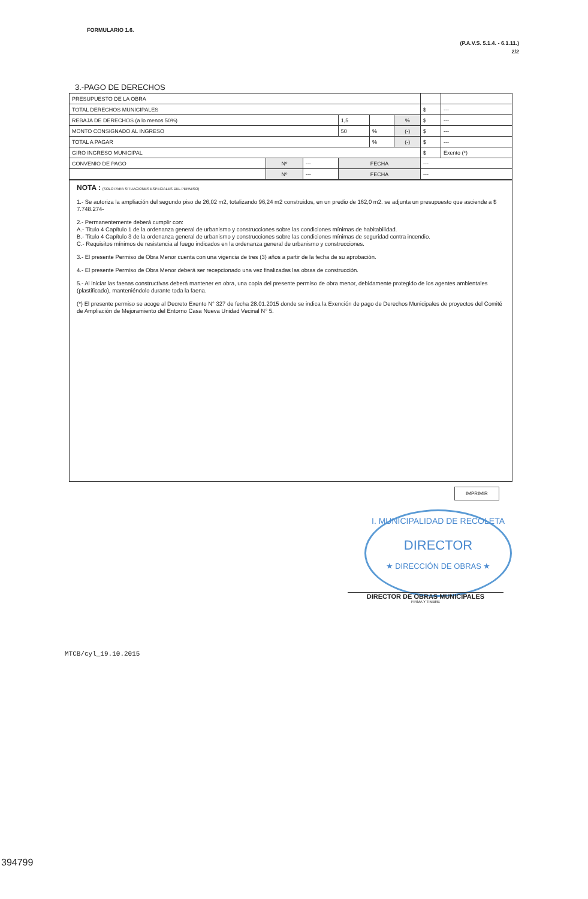FORMULARIO 1.6.
(P.A.V.S. 5.1.4. - 6.1.11.)
2/2
3.-PAGO DE DERECHOS
| PRESUPUESTO DE LA OBRA | | | | | | | |
| TOTAL DERECHOS MUNICIPALES | | | | | | $ | --- |
| REBAJA DE DERECHOS (a lo menos 50%) | | | 1,5 | | % | $ | --- |
| MONTO CONSIGNADO AL INGRESO | | | 50 | % | (-) | $ | --- |
| TOTAL A PAGAR | | | | % | (-) | $ | --- |
| GIRO INGRESO MUNICIPAL | | | | | | $ | Exento (*) |
| CONVENIO DE PAGO | Nº | --- | FECHA | | | --- | |
| | Nº | --- | FECHA | | | --- | |
NOTA : (SOLO PARA SITUACIONES ESPECIALES DEL PERMISO)
1.- Se autoriza la ampliación del segundo piso de 26,02 m2, totalizando 96,24 m2 construidos, en un predio de 162,0 m2. se adjunta un presupuesto que asciende a $ 7.748.274-
2.- Permanentemente deberá cumplir con:
A.- Titulo 4 Capítulo 1 de la ordenanza general de urbanismo y construcciones sobre las condiciones mínimas de habitabilidad.
B.- Titulo 4 Capítulo 3 de la ordenanza general de urbanismo y construcciones sobre las condiciones mínimas de seguridad contra incendio.
C.- Requisitos mínimos de resistencia al fuego indicados en la ordenanza general de urbanismo y construcciones.
3.- El presente Permiso de Obra Menor cuenta con una vigencia de tres (3) años a partir de la fecha de su aprobación.
4.- El presente Permiso de Obra Menor deberá ser recepcionado una vez finalizadas las obras de construcción.
5.- Al iniciar las faenas constructivas deberá mantener en obra, una copia del presente permiso de obra menor, debidamente protegido de los agentes ambientales (plastificado), manteniéndolo durante toda la faena.
(*) El presente permiso se acoge al Decreto Exento N° 327 de fecha 28.01.2015 donde se indica la Exención de pago de Derechos Municipales de proyectos del Comité de Ampliación de Mejoramiento del Entorno Casa Nueva Unidad Vecinal N° 5.
IMPRIMIR
I. MUNICIPALIDAD DE RECOLETA
DIRECTOR
★ DIRECCIÓN DE OBRAS ★
DIRECTOR DE OBRAS MUNICIPALES
FIRMA Y TIMBRE
MTCB/cyl_19.10.2015
394799